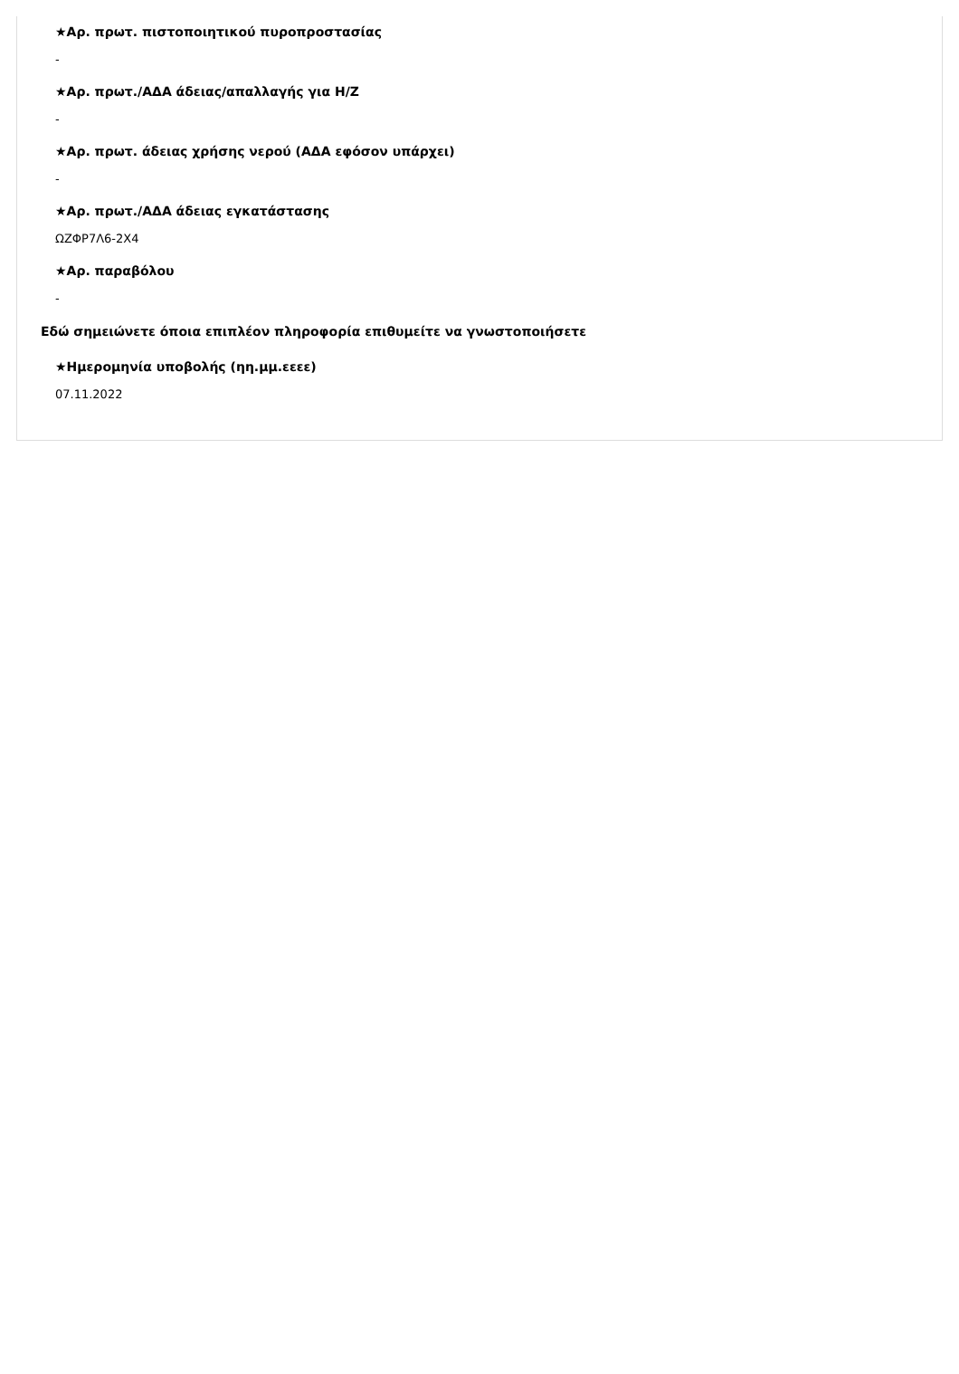★Αρ. πρωτ. πιστοποιητικού πυροπροστασίας
-
★Αρ. πρωτ./ΑΔΑ άδειας/απαλλαγής για Η/Ζ
-
★Αρ. πρωτ. άδειας χρήσης νερού (ΑΔΑ εφόσον υπάρχει)
-
★Αρ. πρωτ./ΑΔΑ άδειας εγκατάστασης
ΩΖΦΡ7Λ6-2Χ4
★Αρ. παραβόλου
-
Εδώ σημειώνετε όποια επιπλέον πληροφορία επιθυμείτε να γνωστοποιήσετε
★Ημερομηνία υποβολής (ηη.μμ.εεεε)
07.11.2022